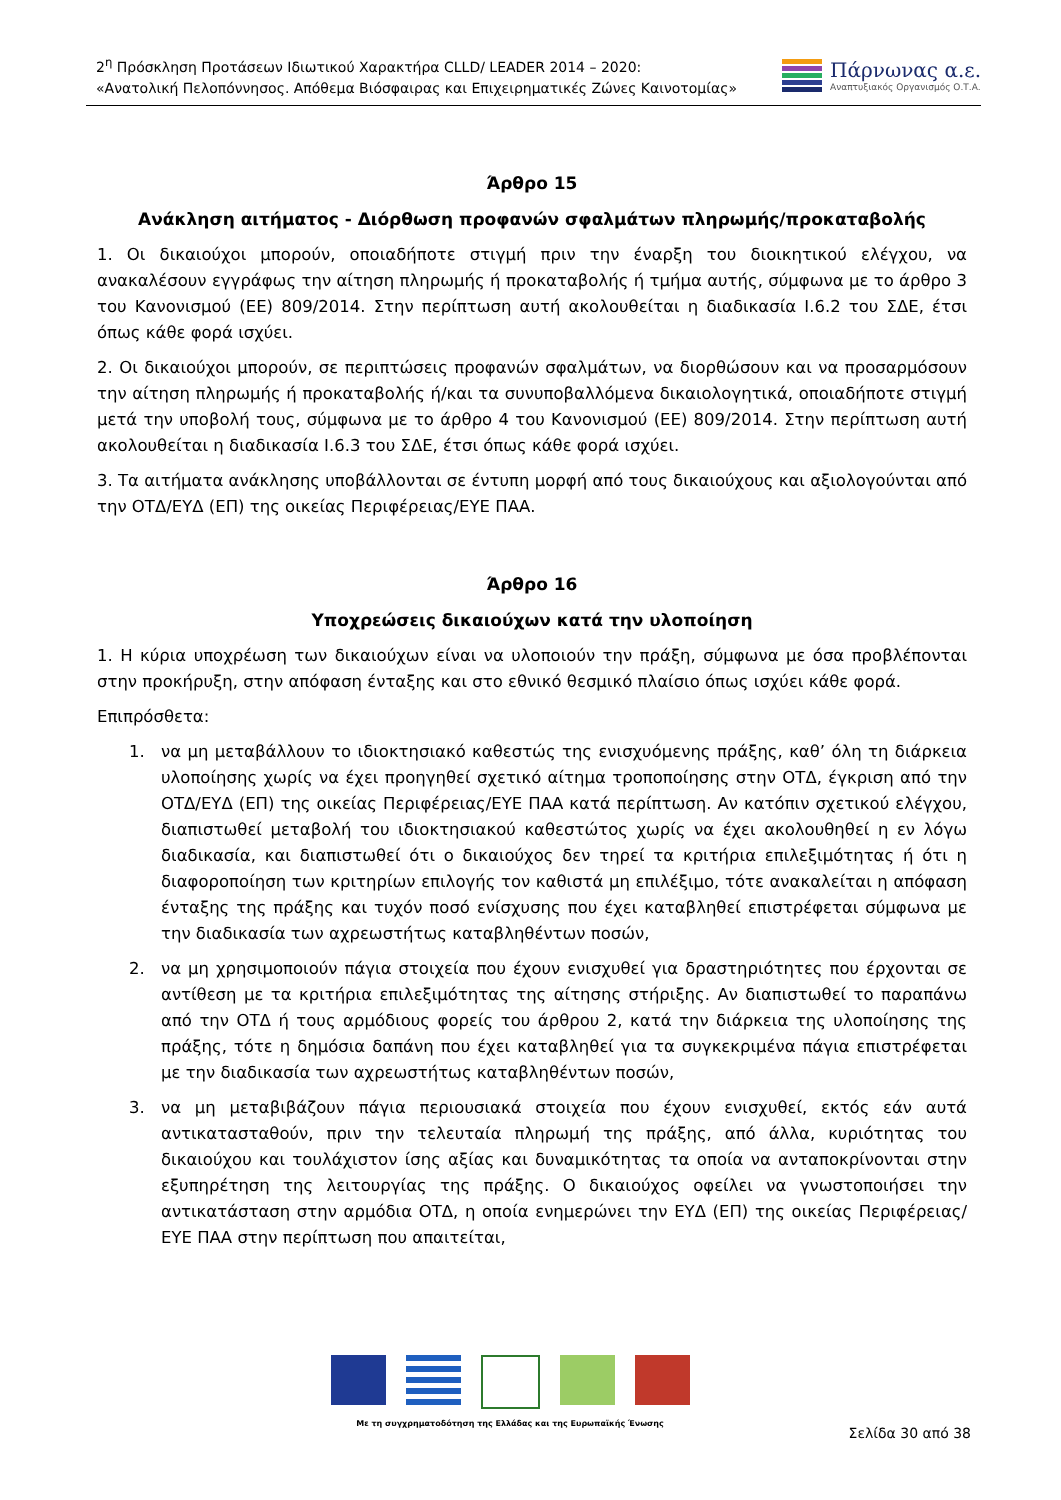2<sup>η</sup> Πρόσκληση Προτάσεων Ιδιωτικού Χαρακτήρα CLLD/ LEADER 2014 – 2020:
«Ανατολική Πελοπόννησος. Απόθεμα Βιόσφαιρας και Επιχειρηματικές Ζώνες Καινοτομίας»
Πάρνωνας α.ε.
Αναπτυξιακός Οργανισμός Ο.Τ.Α.
Άρθρο 15
Ανάκληση αιτήματος - Διόρθωση προφανών σφαλμάτων πληρωμής/προκαταβολής
1. Οι δικαιούχοι μπορούν, οποιαδήποτε στιγμή πριν την έναρξη του διοικητικού ελέγχου, να ανακαλέσουν εγγράφως την αίτηση πληρωμής ή προκαταβολής ή τμήμα αυτής, σύμφωνα με το άρθρο 3 του Κανονισμού (ΕΕ) 809/2014. Στην περίπτωση αυτή ακολουθείται η διαδικασία Ι.6.2 του ΣΔΕ, έτσι όπως κάθε φορά ισχύει.
2. Οι δικαιούχοι μπορούν, σε περιπτώσεις προφανών σφαλμάτων, να διορθώσουν και να προσαρμόσουν την αίτηση πληρωμής ή προκαταβολής ή/και τα συνυποβαλλόμενα δικαιολογητικά, οποιαδήποτε στιγμή μετά την υποβολή τους, σύμφωνα με το άρθρο 4 του Κανονισμού (ΕΕ) 809/2014. Στην περίπτωση αυτή ακολουθείται η διαδικασία Ι.6.3 του ΣΔΕ, έτσι όπως κάθε φορά ισχύει.
3. Τα αιτήματα ανάκλησης υποβάλλονται σε έντυπη μορφή από τους δικαιούχους και αξιολογούνται από την ΟΤΔ/ΕΥΔ (ΕΠ) της οικείας Περιφέρειας/ΕΥΕ ΠΑΑ.
Άρθρο 16
Υποχρεώσεις δικαιούχων κατά την υλοποίηση
1. Η κύρια υποχρέωση των δικαιούχων είναι να υλοποιούν την πράξη, σύμφωνα με όσα προβλέπονται στην προκήρυξη, στην απόφαση ένταξης και στο εθνικό θεσμικό πλαίσιο όπως ισχύει κάθε φορά.
Επιπρόσθετα:
1. να μη μεταβάλλουν το ιδιοκτησιακό καθεστώς της ενισχυόμενης πράξης, καθ’ όλη τη διάρκεια υλοποίησης χωρίς να έχει προηγηθεί σχετικό αίτημα τροποποίησης στην ΟΤΔ, έγκριση από την ΟΤΔ/ΕΥΔ (ΕΠ) της οικείας Περιφέρειας/ΕΥΕ ΠΑΑ κατά περίπτωση. Αν κατόπιν σχετικού ελέγχου, διαπιστωθεί μεταβολή του ιδιοκτησιακού καθεστώτος χωρίς να έχει ακολουθηθεί η εν λόγω διαδικασία, και διαπιστωθεί ότι ο δικαιούχος δεν τηρεί τα κριτήρια επιλεξιμότητας ή ότι η διαφοροποίηση των κριτηρίων επιλογής τον καθιστά μη επιλέξιμο, τότε ανακαλείται η απόφαση ένταξης της πράξης και τυχόν ποσό ενίσχυσης που έχει καταβληθεί επιστρέφεται σύμφωνα με την διαδικασία των αχρεωστήτως καταβληθέντων ποσών,
2. να μη χρησιμοποιούν πάγια στοιχεία που έχουν ενισχυθεί για δραστηριότητες που έρχονται σε αντίθεση με τα κριτήρια επιλεξιμότητας της αίτησης στήριξης. Αν διαπιστωθεί το παραπάνω από την ΟΤΔ ή τους αρμόδιους φορείς του άρθρου 2, κατά την διάρκεια της υλοποίησης της πράξης, τότε η δημόσια δαπάνη που έχει καταβληθεί για τα συγκεκριμένα πάγια επιστρέφεται με την διαδικασία των αχρεωστήτως καταβληθέντων ποσών,
3. να μη μεταβιβάζουν πάγια περιουσιακά στοιχεία που έχουν ενισχυθεί, εκτός εάν αυτά αντικατασταθούν, πριν την τελευταία πληρωμή της πράξης, από άλλα, κυριότητας του δικαιούχου και τουλάχιστον ίσης αξίας και δυναμικότητας τα οποία να ανταποκρίνονται στην εξυπηρέτηση της λειτουργίας της πράξης. Ο δικαιούχος οφείλει να γνωστοποιήσει την αντικατάσταση στην αρμόδια ΟΤΔ, η οποία ενημερώνει την ΕΥΔ (ΕΠ) της οικείας Περιφέρειας/ΕΥΕ ΠΑΑ στην περίπτωση που απαιτείται,
Με τη συγχρηματοδότηση της Ελλάδας και της Ευρωπαϊκής Ένωσης
Σελίδα 30 από 38